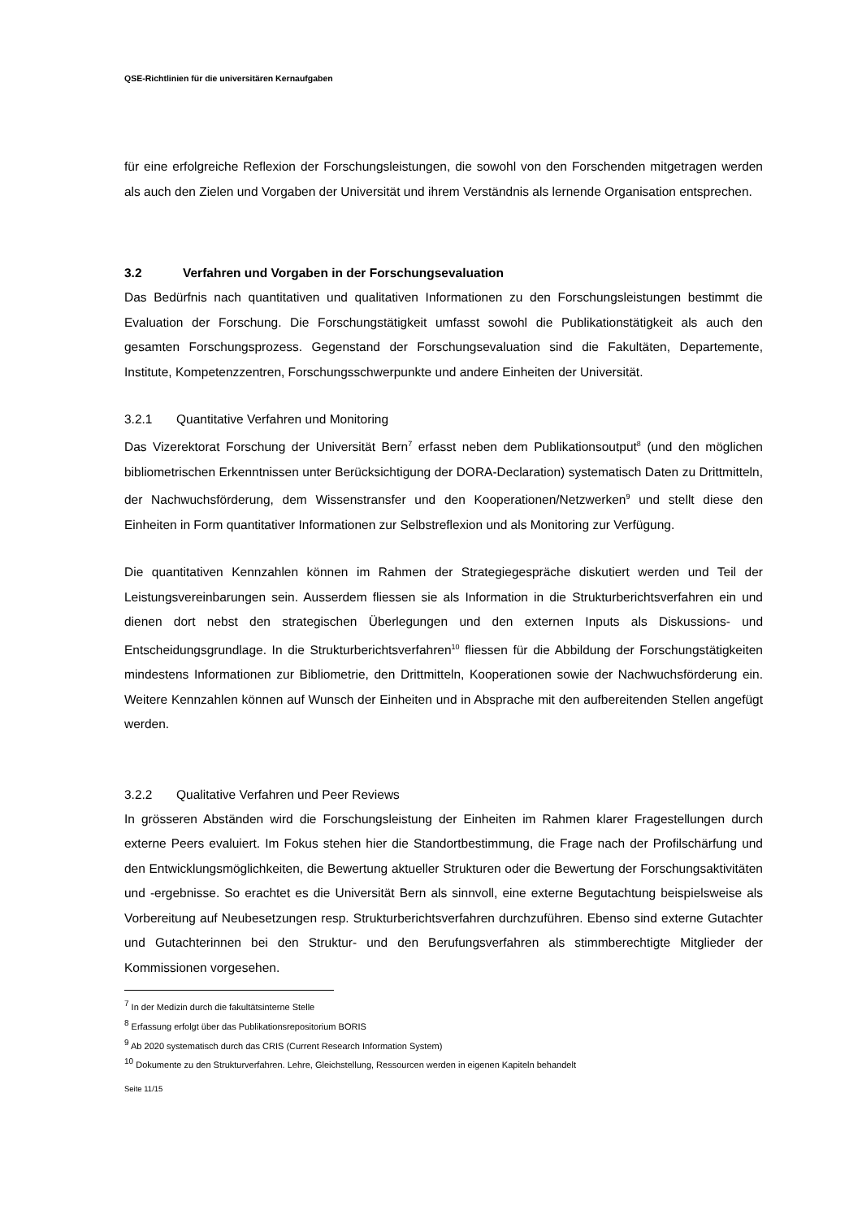QSE-Richtlinien für die universitären Kernaufgaben
für eine erfolgreiche Reflexion der Forschungsleistungen, die sowohl von den Forschenden mitgetragen werden als auch den Zielen und Vorgaben der Universität und ihrem Verständnis als lernende Organisation entsprechen.
3.2 Verfahren und Vorgaben in der Forschungsevaluation
Das Bedürfnis nach quantitativen und qualitativen Informationen zu den Forschungsleistungen bestimmt die Evaluation der Forschung. Die Forschungstätigkeit umfasst sowohl die Publikationstätigkeit als auch den gesamten Forschungsprozess. Gegenstand der Forschungsevaluation sind die Fakultäten, Departemente, Institute, Kompetenzzentren, Forschungsschwerpunkte und andere Einheiten der Universität.
3.2.1 Quantitative Verfahren und Monitoring
Das Vizerektorat Forschung der Universität Bern<sup>7</sup> erfasst neben dem Publikationsoutput<sup>8</sup> (und den möglichen bibliometrischen Erkenntnissen unter Berücksichtigung der DORA-Declaration) systematisch Daten zu Drittmitteln, der Nachwuchsförderung, dem Wissenstransfer und den Kooperationen/Netzwerken<sup>9</sup> und stellt diese den Einheiten in Form quantitativer Informationen zur Selbstreflexion und als Monitoring zur Verfügung.
Die quantitativen Kennzahlen können im Rahmen der Strategiegespräche diskutiert werden und Teil der Leistungsvereinbarungen sein. Ausserdem fliessen sie als Information in die Strukturberichtsverfahren ein und dienen dort nebst den strategischen Überlegungen und den externen Inputs als Diskussions- und Entscheidungsgrundlage. In die Strukturberichtsverfahren<sup>10</sup> fliessen für die Abbildung der Forschungstätigkeiten mindestens Informationen zur Bibliometrie, den Drittmitteln, Kooperationen sowie der Nachwuchsförderung ein. Weitere Kennzahlen können auf Wunsch der Einheiten und in Absprache mit den aufbereitenden Stellen angefügt werden.
3.2.2 Qualitative Verfahren und Peer Reviews
In grösseren Abständen wird die Forschungsleistung der Einheiten im Rahmen klarer Fragestellungen durch externe Peers evaluiert. Im Fokus stehen hier die Standortbestimmung, die Frage nach der Profilschärfung und den Entwicklungsmöglichkeiten, die Bewertung aktueller Strukturen oder die Bewertung der Forschungsaktivitäten und -ergebnisse. So erachtet es die Universität Bern als sinnvoll, eine externe Begutachtung beispielsweise als Vorbereitung auf Neubesetzungen resp. Strukturberichtsverfahren durchzuführen. Ebenso sind externe Gutachter und Gutachterinnen bei den Struktur- und den Berufungsverfahren als stimmberechtigte Mitglieder der Kommissionen vorgesehen.
<sup>7</sup> In der Medizin durch die fakultätsinterne Stelle
<sup>8</sup> Erfassung erfolgt über das Publikationsrepositorium BORIS
<sup>9</sup> Ab 2020 systematisch durch das CRIS (Current Research Information System)
<sup>10</sup> Dokumente zu den Strukturverfahren. Lehre, Gleichstellung, Ressourcen werden in eigenen Kapiteln behandelt
Seite 11/15